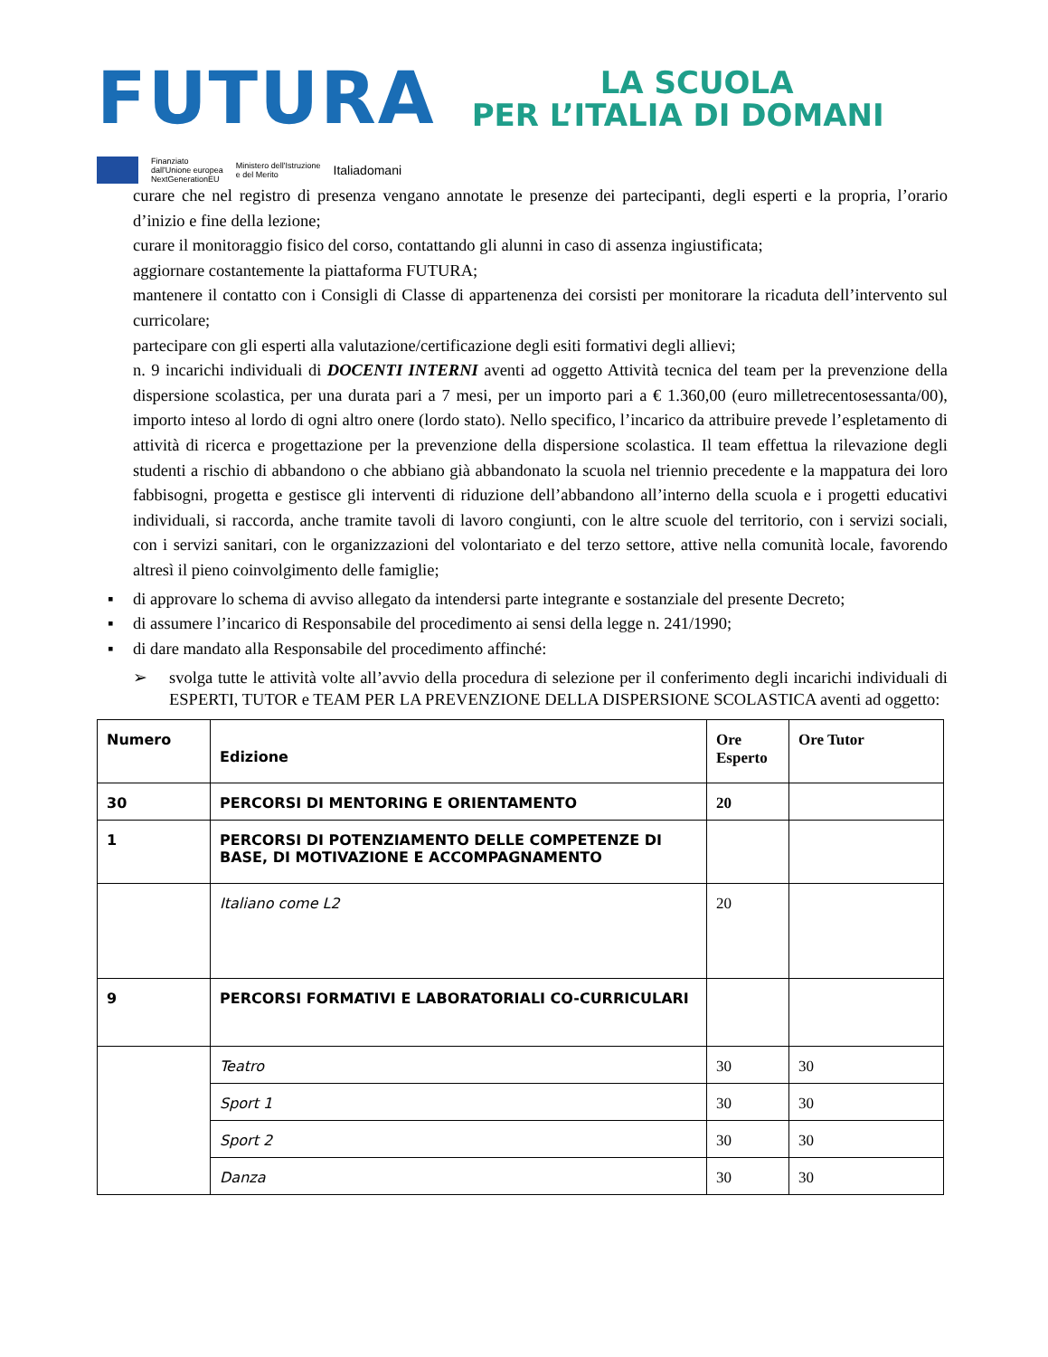FUTURA
LA SCUOLA
PER L’ITALIA DI DOMANI
Finanziato
dall'Unione europea
NextGenerationEU
Ministero dell'Istruzione
e del Merito
Italiadomani
curare che nel registro di presenza vengano annotate le presenze dei partecipanti, degli esperti e la propria, l’orario d’inizio e fine della lezione;
curare il monitoraggio fisico del corso, contattando gli alunni in caso di assenza ingiustificata;
aggiornare costantemente la piattaforma FUTURA;
mantenere il contatto con i Consigli di Classe di appartenenza dei corsisti per monitorare la ricaduta dell’intervento sul curricolare;
partecipare con gli esperti alla valutazione/certificazione degli esiti formativi degli allievi;
n. 9 incarichi individuali di DOCENTI INTERNI aventi ad oggetto Attività tecnica del team per la prevenzione della dispersione scolastica, per una durata pari a 7 mesi, per un importo pari a € 1.360,00 (euro milletrecentosessanta/00), importo inteso al lordo di ogni altro onere (lordo stato). Nello specifico, l’incarico da attribuire prevede l’espletamento di attività di ricerca e progettazione per la prevenzione della dispersione scolastica. Il team effettua la rilevazione degli studenti a rischio di abbandono o che abbiano già abbandonato la scuola nel triennio precedente e la mappatura dei loro fabbisogni, progetta e gestisce gli interventi di riduzione dell’abbandono all’interno della scuola e i progetti educativi individuali, si raccorda, anche tramite tavoli di lavoro congiunti, con le altre scuole del territorio, con i servizi sociali, con i servizi sanitari, con le organizzazioni del volontariato e del terzo settore, attive nella comunità locale, favorendo altresì il pieno coinvolgimento delle famiglie;
▪ di approvare lo schema di avviso allegato da intendersi parte integrante e sostanziale del presente Decreto;
▪ di assumere l’incarico di Responsabile del procedimento ai sensi della legge n. 241/1990;
▪ di dare mandato alla Responsabile del procedimento affinché:
➢ svolga tutte le attività volte all’avvio della procedura di selezione per il conferimento degli incarichi individuali di ESPERTI, TUTOR e TEAM PER LA PREVENZIONE DELLA DISPERSIONE SCOLASTICA aventi ad oggetto:
| Numero | Edizione | Ore Esperto | Ore Tutor |
| 30 | PERCORSI DI MENTORING E ORIENTAMENTO | 20 | |
| 1 | PERCORSI DI POTENZIAMENTO DELLE COMPETENZE DI BASE, DI MOTIVAZIONE E ACCOMPAGNAMENTO | | |
| | Italiano come L2 | 20 | |
| 9 | PERCORSI FORMATIVI E LABORATORIALI CO-CURRICULARI | | |
| | Teatro | 30 | 30 |
| | Sport 1 | 30 | 30 |
| | Sport 2 | 30 | 30 |
| | Danza | 30 | 30 |